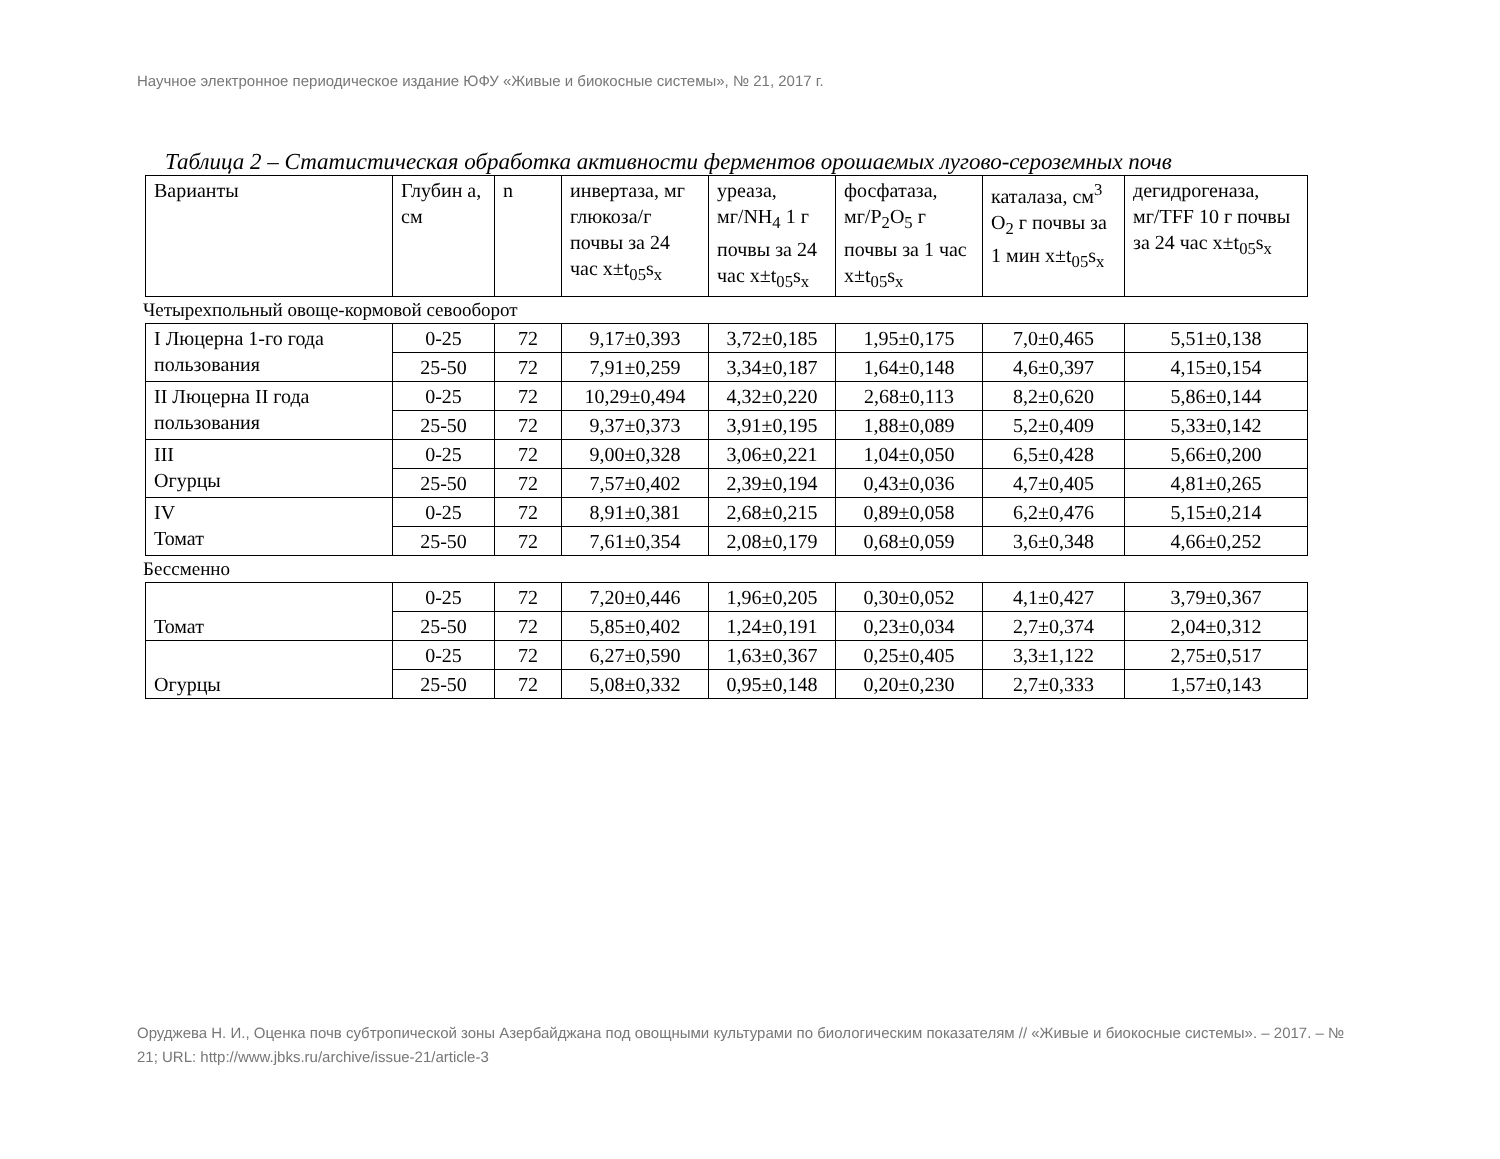Научное электронное периодическое издание ЮФУ «Живые и биокосные системы», № 21, 2017 г.
Таблица 2 – Статистическая обработка активности ферментов орошаемых лугово-сероземных почв
| Варианты | Глубин а, см | n | инвертаза, мг глюкоза/г почвы за 24 час x±t<sub>05</sub>s<sub>x</sub> | уреаза, мг/NH<sub>4</sub> 1 г почвы за 24 час x±t<sub>05</sub>s<sub>x</sub> | фосфатаза, мг/P<sub>2</sub>O<sub>5</sub> г почвы за 1 час x±t<sub>05</sub>s<sub>x</sub> | каталаза, см<sup>3</sup> O<sub>2</sub> г почвы за 1 мин x±t<sub>05</sub>s<sub>x</sub> | дегидрогеназа, мг/TFF 10 г почвы за 24 час x±t<sub>05</sub>s<sub>x</sub> |
Четырехпольный овоще-кормовой севооборот
| I Люцерна 1-го года пользования | 0-25 | 72 | 9,17±0,393 | 3,72±0,185 | 1,95±0,175 | 7,0±0,465 | 5,51±0,138 |
| | 25-50 | 72 | 7,91±0,259 | 3,34±0,187 | 1,64±0,148 | 4,6±0,397 | 4,15±0,154 |
| II Люцерна II года пользования | 0-25 | 72 | 10,29±0,494 | 4,32±0,220 | 2,68±0,113 | 8,2±0,620 | 5,86±0,144 |
| | 25-50 | 72 | 9,37±0,373 | 3,91±0,195 | 1,88±0,089 | 5,2±0,409 | 5,33±0,142 |
| III Огурцы | 0-25 | 72 | 9,00±0,328 | 3,06±0,221 | 1,04±0,050 | 6,5±0,428 | 5,66±0,200 |
| | 25-50 | 72 | 7,57±0,402 | 2,39±0,194 | 0,43±0,036 | 4,7±0,405 | 4,81±0,265 |
| IV Томат | 0-25 | 72 | 8,91±0,381 | 2,68±0,215 | 0,89±0,058 | 6,2±0,476 | 5,15±0,214 |
| | 25-50 | 72 | 7,61±0,354 | 2,08±0,179 | 0,68±0,059 | 3,6±0,348 | 4,66±0,252 |
Бессменно
| Томат | 0-25 | 72 | 7,20±0,446 | 1,96±0,205 | 0,30±0,052 | 4,1±0,427 | 3,79±0,367 |
| | 25-50 | 72 | 5,85±0,402 | 1,24±0,191 | 0,23±0,034 | 2,7±0,374 | 2,04±0,312 |
| Огурцы | 0-25 | 72 | 6,27±0,590 | 1,63±0,367 | 0,25±0,405 | 3,3±1,122 | 2,75±0,517 |
| | 25-50 | 72 | 5,08±0,332 | 0,95±0,148 | 0,20±0,230 | 2,7±0,333 | 1,57±0,143 |
Оруджева Н. И., Оценка почв субтропической зоны Азербайджана под овощными культурами по биологическим показателям // «Живые и биокосные системы». – 2017. – № 21; URL: http://www.jbks.ru/archive/issue-21/article-3